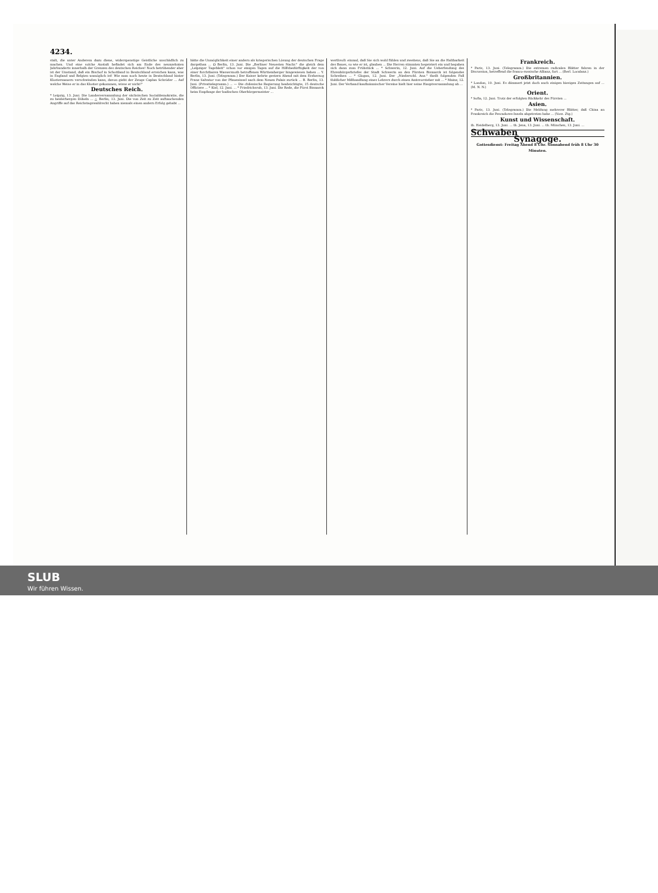4234.
stalt, die unter Anderem dazu diene, widerspenstige Geistliche unschädlich zu machen. Und eine solche Anstalt befindet sich am Ende des neunzehnten Jahrhunderts innerhalb der Grenzen des deutschen Reiches! Noch betrübender aber ist der Umstand, daß ein Bischof in Schottland in Deutschland erreichen kann, was in England und Belgien unmöglich ist! Wie man noch heute in Deutschland hinter Klostermauern verschwinden kann, davon giebt der Zeuge Caplan Schröder ... Auf welche Weise er in das Kloster gekommen, wisse er nicht!"
Deutsches Reich.
* Leipzig, 13. Juni. Die Landesversammlung der sächsischen Socialdemokratie, die zu beiderbergen Döbeln ... △ Berlin, 13. Juni. Die von Zeit zu Zeit auftauchenden Angriffe auf das Reichstagswahlrecht haben niemals einen andern Erfolg gehabt ...
hätte die Unmöglichkeit einer andern als kriegerischen Lösung der deutschen Frage dargethan ... Ω Berlin, 13. Juni. Die „Berliner Neuesten Nachr." die gleich dem „Leipziger Tageblatt" schon vor einigen Tagen auf die Hilfsbedürftigkeit der von einer furchtbaren Wassersnoth betroffenen Württemberger hingewiesen haben ... Y. Berlin, 13. Juni. (Telegramm.) Der Kaiser kehrte gestern Abend mit dem Erzherzog Franz Salvator von der Pfaueninsel nach dem Neuen Palais zurück ... B. Berlin, 13. Juni. (Privattelegramm.) ... — Die chilenische Regierung beabsichtigte, 15 deutsche Officiere ... * Kiel, 12. Juni. ... * Friedrichsruh, 13. Juni. Die Rede, die Fürst Bismarck beim Empfange der badischen Oberbürgermeister ...
werthvoll: einmal, daß Sie sich wohl fühlen und zweitens, daß Sie an die Haltbarkeit des Baues, so wie er ist, glauben ... Die Herren stimmten begeistert ein und begaben sich dann zum Frühstück ... * Schwerin, 12. Juni. Auf die Ueberfendung des Ehrenbürgerbriefes der Stadt Schwerin an den Fürsten Bismarck ist folgendes Schreiben ... * Glogau, 12. Juni. Der „Niederschl. Anz." theilt folgenden Fall thätlicher Mißhandlung eines Lehrers durch einen Amtsvorsteher mit ... * Mainz, 12. Juni. Der Verband kaufmännischer Vereine hielt hier seine Hauptversammlung ab ...
Frankreich.
* Paris, 13. Juni. (Telegramm.) Die extremen radicalen Blätter fahren in der Discussion, betreffend die franco-russische Allianz, fort ... (Berl. Localanz.)
Großbritannien.
* London, 10. Juni. Es dämmert jetzt doch auch einigen hiesigen Zeitungen auf ... (M. N. N.)
Orient.
* Sofia, 12. Juni. Trotz der erfolgten Rückkehr des Fürsten ...
Asien.
* Paris, 13. Juni. (Telegramm.) Die Meldung mehrerer Blätter, daß China an Frankreich die Pescadores-Inseln abgetreten habe ... (Voss. Ztg.)
Kunst und Wissenschaft.
th. Heidelberg, 13. Juni. ... th. Jena, 13. Juni. ... th. München, 13. Juni. ...
Schwaben
Synagoge.
Gottesdienst: Freitag Abend 8 Uhr. Sonnabend früh 8 Uhr 30 Minuten.
SLUB
Wir führen Wissen.